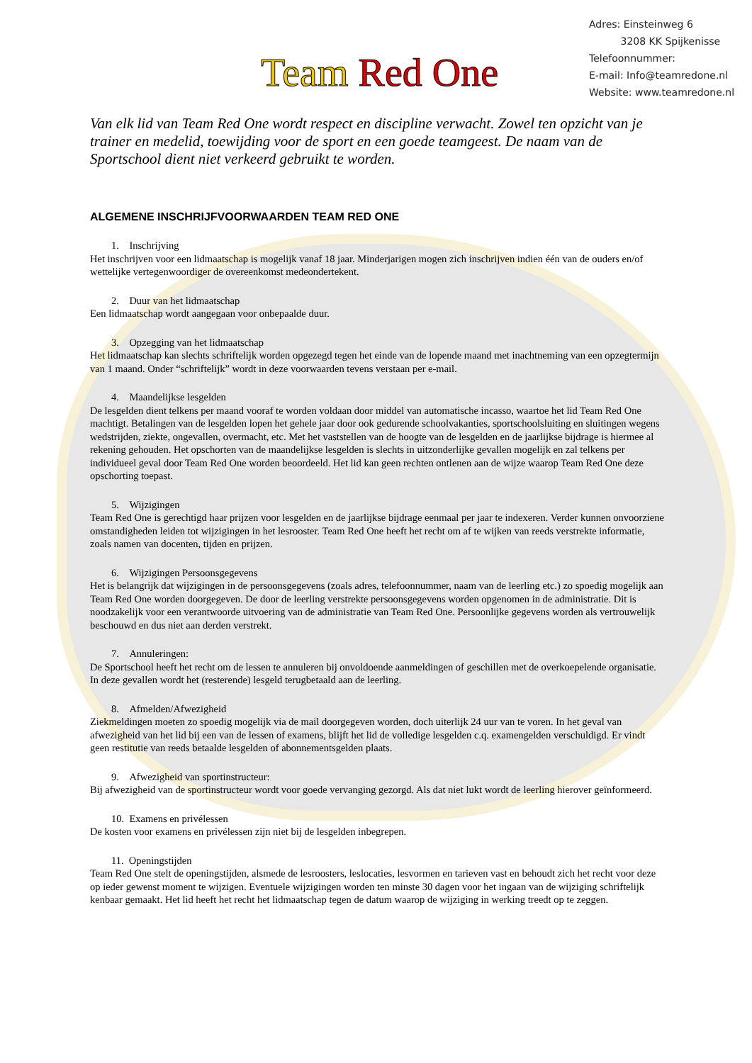Team Red One
Adres: Einsteinweg 6
3208 KK Spijkenisse
Telefoonnummer:
E-mail: Info@teamredone.nl
Website: www.teamredone.nl
Van elk lid van Team Red One wordt respect en discipline verwacht. Zowel ten opzicht van je trainer en medelid, toewijding voor de sport en een goede teamgeest. De naam van de Sportschool dient niet verkeerd gebruikt te worden.
ALGEMENE INSCHRIJFVOORWAARDEN TEAM RED ONE
1. Inschrijving
Het inschrijven voor een lidmaatschap is mogelijk vanaf 18 jaar. Minderjarigen mogen zich inschrijven indien één van de ouders en/of wettelijke vertegenwoordiger de overeenkomst medeondertekent.
2. Duur van het lidmaatschap
Een lidmaatschap wordt aangegaan voor onbepaalde duur.
3. Opzegging van het lidmaatschap
Het lidmaatschap kan slechts schriftelijk worden opgezegd tegen het einde van de lopende maand met inachtneming van een opzegtermijn van 1 maand. Onder “schriftelijk” wordt in deze voorwaarden tevens verstaan per e-mail.
4. Maandelijkse lesgelden
De lesgelden dient telkens per maand vooraf te worden voldaan door middel van automatische incasso, waartoe het lid Team Red One machtigt. Betalingen van de lesgelden lopen het gehele jaar door ook gedurende schoolvakanties, sportschoolsluiting en sluitingen wegens wedstrijden, ziekte, ongevallen, overmacht, etc. Met het vaststellen van de hoogte van de lesgelden en de jaarlijkse bijdrage is hiermee al rekening gehouden. Het opschorten van de maandelijkse lesgelden is slechts in uitzonderlijke gevallen mogelijk en zal telkens per individueel geval door Team Red One worden beoordeeld. Het lid kan geen rechten ontlenen aan de wijze waarop Team Red One deze opschorting toepast.
5. Wijzigingen
Team Red One is gerechtigd haar prijzen voor lesgelden en de jaarlijkse bijdrage eenmaal per jaar te indexeren. Verder kunnen onvoorziene omstandigheden leiden tot wijzigingen in het lesrooster. Team Red One heeft het recht om af te wijken van reeds verstrekte informatie, zoals namen van docenten, tijden en prijzen.
6. Wijzigingen Persoonsgegevens
Het is belangrijk dat wijzigingen in de persoonsgegevens (zoals adres, telefoonnummer, naam van de leerling etc.) zo spoedig mogelijk aan Team Red One worden doorgegeven. De door de leerling verstrekte persoonsgegevens worden opgenomen in de administratie. Dit is noodzakelijk voor een verantwoorde uitvoering van de administratie van Team Red One. Persoonlijke gegevens worden als vertrouwelijk beschouwd en dus niet aan derden verstrekt.
7. Annuleringen:
De Sportschool heeft het recht om de lessen te annuleren bij onvoldoende aanmeldingen of geschillen met de overkoepelende organisatie. In deze gevallen wordt het (resterende) lesgeld terugbetaald aan de leerling.
8. Afmelden/Afwezigheid
Ziekmeldingen moeten zo spoedig mogelijk via de mail doorgegeven worden, doch uiterlijk 24 uur van te voren. In het geval van afwezigheid van het lid bij een van de lessen of examens, blijft het lid de volledige lesgelden c.q. examengelden verschuldigd. Er vindt geen restitutie van reeds betaalde lesgelden of abonnementsgelden plaats.
9. Afwezigheid van sportinstructeur:
Bij afwezigheid van de sportinstructeur wordt voor goede vervanging gezorgd. Als dat niet lukt wordt de leerling hierover geïnformeerd.
10. Examens en privélessen
De kosten voor examens en privélessen zijn niet bij de lesgelden inbegrepen.
11. Openingstijden
Team Red One stelt de openingstijden, alsmede de lesroosters, leslocaties, lesvormen en tarieven vast en behoudt zich het recht voor deze op ieder gewenst moment te wijzigen. Eventuele wijzigingen worden ten minste 30 dagen voor het ingaan van de wijziging schriftelijk kenbaar gemaakt. Het lid heeft het recht het lidmaatschap tegen de datum waarop de wijziging in werking treedt op te zeggen.